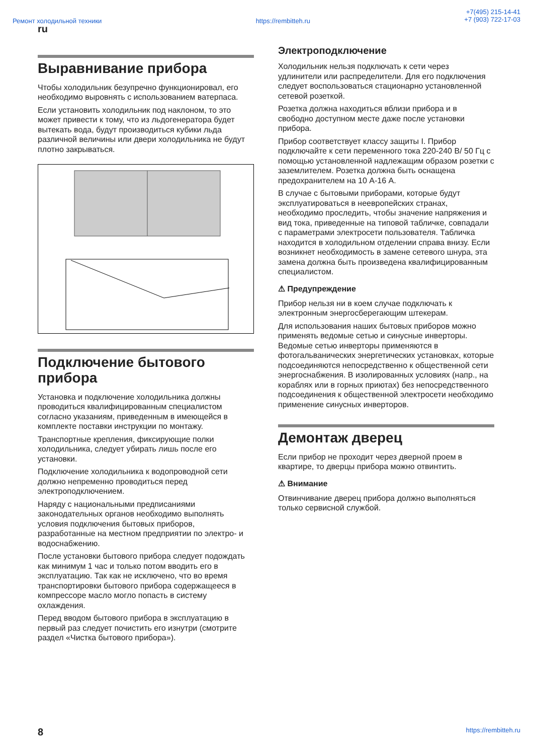Ремонт холодильной техники https://rembitteh.ru
+7(495) 215-14-41
+7 (903) 722-17-03
ru
Выравнивание прибора
Чтобы холодильник безупречно функционировал, его необходимо выровнять с использованием ватерпаса.
Если установить холодильник под наклоном, то это может привести к тому, что из льдогенератора будет вытекать вода, будут производиться кубики льда различной величины или двери холодильника не будут плотно закрываться.
Подключение бытового прибора
Установка и подключение холодильника должны проводиться квалифицированным специалистом согласно указаниям, приведенным в имеющейся в комплекте поставки инструкции по монтажу.
Транспортные крепления, фиксирующие полки холодильника, следует убирать лишь после его установки.
Подключение холодильника к водопроводной сети должно непременно проводиться перед электроподключением.
Наряду с национальными предписаниями законодательных органов необходимо выполнять условия подключения бытовых приборов, разработанные на местном предприятии по электро- и водоснабжению.
После установки бытового прибора следует подождать как минимум 1 час и только потом вводить его в эксплуатацию. Так как не исключено, что во время транспортировки бытового прибора содержащееся в компрессоре масло могло попасть в систему охлаждения.
Перед вводом бытового прибора в эксплуатацию в первый раз следует почистить его изнутри (смотрите раздел «Чистка бытового прибора»).
Электроподключение
Холодильник нельзя подключать к сети через удлинители или распределители. Для его подключения следует воспользоваться стационарно установленной сетевой розеткой.
Розетка должна находиться вблизи прибора и в свободно доступном месте даже после установки прибора.
Прибор соответствует классу защиты I. Прибор подключайте к сети переменного тока 220-240 В/ 50 Гц с помощью установленной надлежащим образом розетки с заземлителем. Розетка должна быть оснащена предохранителем на 10 А-16 А.
В случае с бытовыми приборами, которые будут эксплуатироваться в неевропейских странах, необходимо проследить, чтобы значение напряжения и вид тока, приведенные на типовой табличке, совпадали с параметрами электросети пользователя. Табличка находится в холодильном отделении справа внизу. Если возникнет необходимость в замене сетевого шнура, эта замена должна быть произведена квалифицированным специалистом.
⚠ Предупреждение
Прибор нельзя ни в коем случае подключать к электронным энергосберегающим штекерам.
Для использования наших бытовых приборов можно применять ведомые сетью и синусные инверторы. Ведомые сетью инверторы применяются в фотогальванических энергетических установках, которые подсоединяются непосредственно к общественной сети энергоснабжения. В изолированных условиях (напр., на кораблях или в горных приютах) без непосредственного подсоединения к общественной электросети необходимо применение синусных инверторов.
Демонтаж дверец
Если прибор не проходит через дверной проем в квартире, то дверцы прибора можно отвинтить.
⚠ Внимание
Отвинчивание дверец прибора должно выполняться только сервисной службой.
8 https://rembitteh.ru